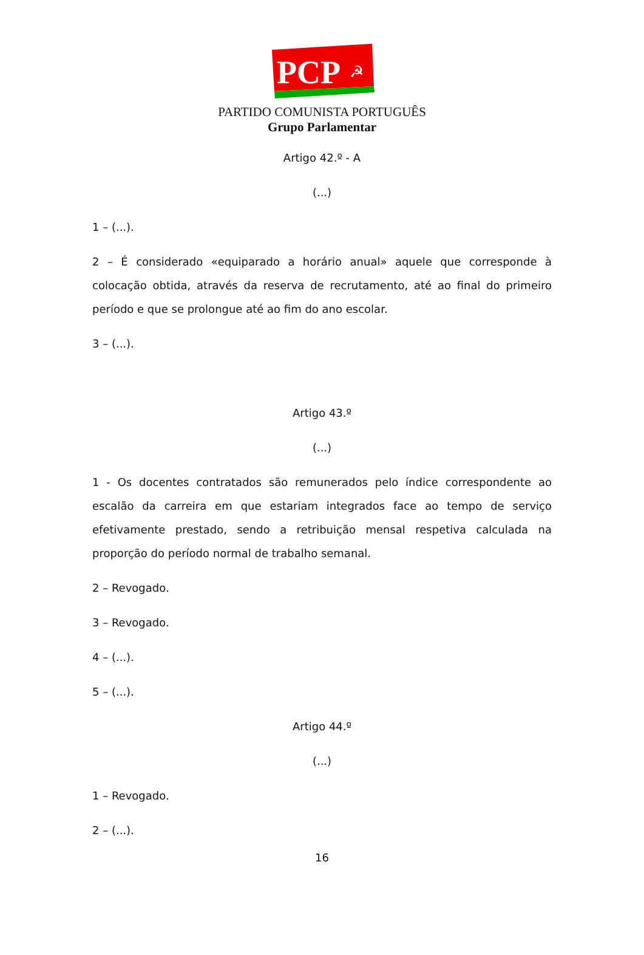PCP
☭
PARTIDO COMUNISTA PORTUGUÊS
Grupo Parlamentar
Artigo 42.º - A
(...)
1 – (...).
2 – É considerado «equiparado a horário anual» aquele que corresponde à colocação obtida, através da reserva de recrutamento, até ao final do primeiro período e que se prolongue até ao fim do ano escolar.
3 – (...).
Artigo 43.º
(...)
1 - Os docentes contratados são remunerados pelo índice correspondente ao escalão da carreira em que estariam integrados face ao tempo de serviço efetivamente prestado, sendo a retribuição mensal respetiva calculada na proporção do período normal de trabalho semanal.
2 – Revogado.
3 – Revogado.
4 – (...).
5 – (...).
Artigo 44.º
(...)
1 – Revogado.
2 – (...).
16